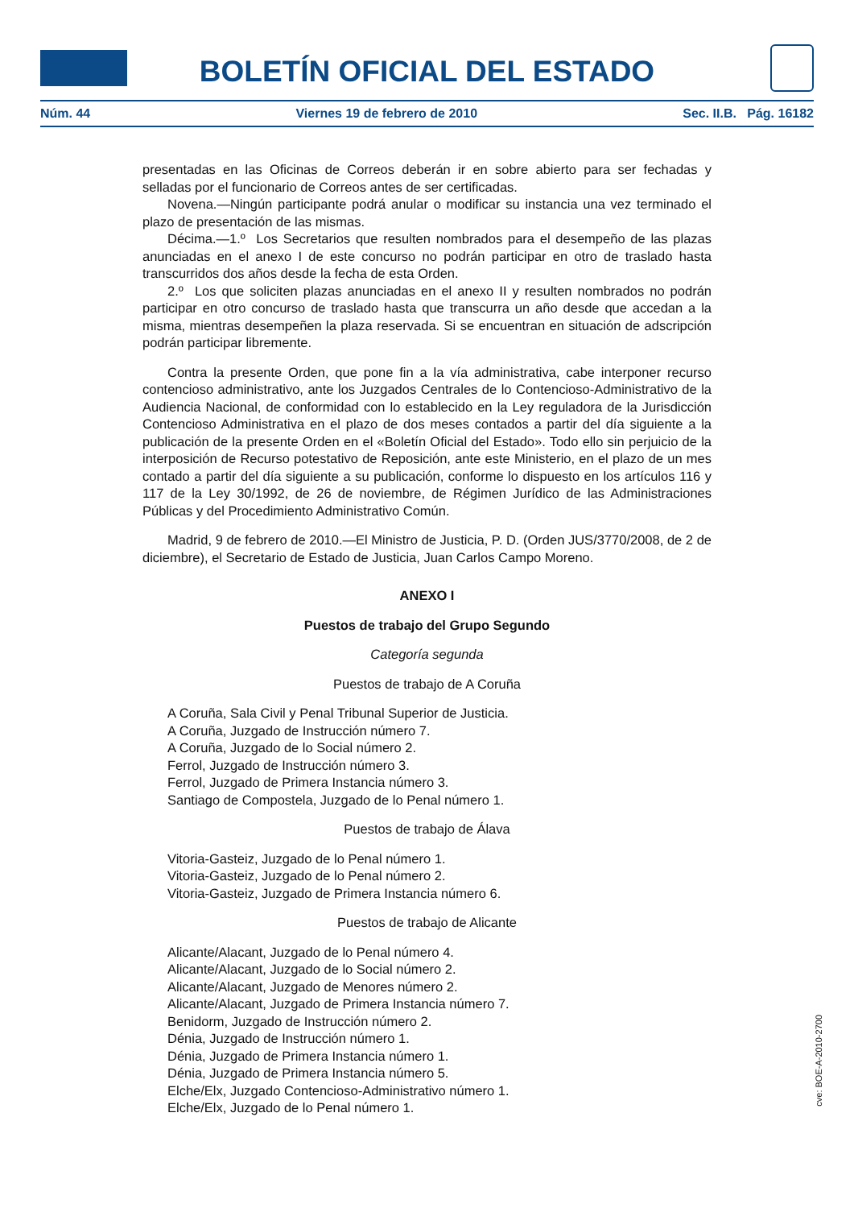BOLETÍN OFICIAL DEL ESTADO
Núm. 44 Viernes 19 de febrero de 2010 Sec. II.B. Pág. 16182
presentadas en las Oficinas de Correos deberán ir en sobre abierto para ser fechadas y selladas por el funcionario de Correos antes de ser certificadas.
Novena.—Ningún participante podrá anular o modificar su instancia una vez terminado el plazo de presentación de las mismas.
Décima.—1.º Los Secretarios que resulten nombrados para el desempeño de las plazas anunciadas en el anexo I de este concurso no podrán participar en otro de traslado hasta transcurridos dos años desde la fecha de esta Orden.
2.º Los que soliciten plazas anunciadas en el anexo II y resulten nombrados no podrán participar en otro concurso de traslado hasta que transcurra un año desde que accedan a la misma, mientras desempeñen la plaza reservada. Si se encuentran en situación de adscripción podrán participar libremente.
Contra la presente Orden, que pone fin a la vía administrativa, cabe interponer recurso contencioso administrativo, ante los Juzgados Centrales de lo Contencioso-Administrativo de la Audiencia Nacional, de conformidad con lo establecido en la Ley reguladora de la Jurisdicción Contencioso Administrativa en el plazo de dos meses contados a partir del día siguiente a la publicación de la presente Orden en el «Boletín Oficial del Estado». Todo ello sin perjuicio de la interposición de Recurso potestativo de Reposición, ante este Ministerio, en el plazo de un mes contado a partir del día siguiente a su publicación, conforme lo dispuesto en los artículos 116 y 117 de la Ley 30/1992, de 26 de noviembre, de Régimen Jurídico de las Administraciones Públicas y del Procedimiento Administrativo Común.
Madrid, 9 de febrero de 2010.—El Ministro de Justicia, P. D. (Orden JUS/3770/2008, de 2 de diciembre), el Secretario de Estado de Justicia, Juan Carlos Campo Moreno.
ANEXO I
Puestos de trabajo del Grupo Segundo
Categoría segunda
Puestos de trabajo de A Coruña
A Coruña, Sala Civil y Penal Tribunal Superior de Justicia.
A Coruña, Juzgado de Instrucción número 7.
A Coruña, Juzgado de lo Social número 2.
Ferrol, Juzgado de Instrucción número 3.
Ferrol, Juzgado de Primera Instancia número 3.
Santiago de Compostela, Juzgado de lo Penal número 1.
Puestos de trabajo de Álava
Vitoria-Gasteiz, Juzgado de lo Penal número 1.
Vitoria-Gasteiz, Juzgado de lo Penal número 2.
Vitoria-Gasteiz, Juzgado de Primera Instancia número 6.
Puestos de trabajo de Alicante
Alicante/Alacant, Juzgado de lo Penal número 4.
Alicante/Alacant, Juzgado de lo Social número 2.
Alicante/Alacant, Juzgado de Menores número 2.
Alicante/Alacant, Juzgado de Primera Instancia número 7.
Benidorm, Juzgado de Instrucción número 2.
Dénia, Juzgado de Instrucción número 1.
Dénia, Juzgado de Primera Instancia número 1.
Dénia, Juzgado de Primera Instancia número 5.
Elche/Elx, Juzgado Contencioso-Administrativo número 1.
Elche/Elx, Juzgado de lo Penal número 1.
cve: BOE-A-2010-2700